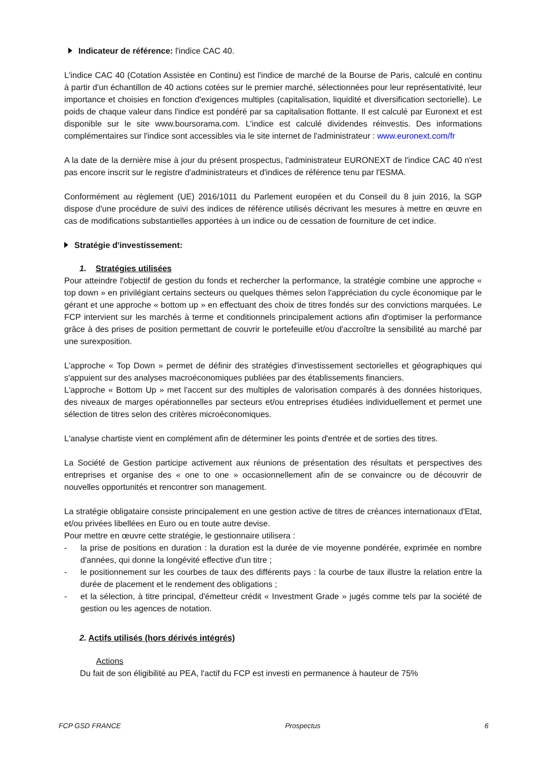Indicateur de référence: l'indice CAC 40.
L'indice CAC 40 (Cotation Assistée en Continu) est l'indice de marché de la Bourse de Paris, calculé en continu à partir d'un échantillon de 40 actions cotées sur le premier marché, sélectionnées pour leur représentativité, leur importance et choisies en fonction d'exigences multiples (capitalisation, liquidité et diversification sectorielle). Le poids de chaque valeur dans l'indice est pondéré par sa capitalisation flottante. Il est calculé par Euronext et est disponible sur le site www.boursorama.com. L'indice est calculé dividendes réinvestis. Des informations complémentaires sur l'indice sont accessibles via le site internet de l'administrateur : www.euronext.com/fr
A la date de la dernière mise à jour du présent prospectus, l'administrateur EURONEXT de l'indice CAC 40 n'est pas encore inscrit sur le registre d'administrateurs et d'indices de référence tenu par l'ESMA.
Conformément au règlement (UE) 2016/1011 du Parlement européen et du Conseil du 8 juin 2016, la SGP dispose d'une procédure de suivi des indices de référence utilisés décrivant les mesures à mettre en œuvre en cas de modifications substantielles apportées à un indice ou de cessation de fourniture de cet indice.
Stratégie d'investissement:
1. Stratégies utilisées
Pour atteindre l'objectif de gestion du fonds et rechercher la performance, la stratégie combine une approche « top down » en privilégiant certains secteurs ou quelques thèmes selon l'appréciation du cycle économique par le gérant et une approche « bottom up » en effectuant des choix de titres fondés sur des convictions marquées. Le FCP intervient sur les marchés à terme et conditionnels principalement actions afin d'optimiser la performance grâce à des prises de position permettant de couvrir le portefeuille et/ou d'accroître la sensibilité au marché par une surexposition.
L'approche « Top Down » permet de définir des stratégies d'investissement sectorielles et géographiques qui s'appuient sur des analyses macroéconomiques publiées par des établissements financiers.
L'approche « Bottom Up » met l'accent sur des multiples de valorisation comparés à des données historiques, des niveaux de marges opérationnelles par secteurs et/ou entreprises étudiées individuellement et permet une sélection de titres selon des critères microéconomiques.
L'analyse chartiste vient en complément afin de déterminer les points d'entrée et de sorties des titres.
La Société de Gestion participe activement aux réunions de présentation des résultats et perspectives des entreprises et organise des « one to one » occasionnellement afin de se convaincre ou de découvrir de nouvelles opportunités et rencontrer son management.
La stratégie obligataire consiste principalement en une gestion active de titres de créances internationaux d'Etat, et/ou privées libellées en Euro ou en toute autre devise.
Pour mettre en œuvre cette stratégie, le gestionnaire utilisera :
- la prise de positions en duration : la duration est la durée de vie moyenne pondérée, exprimée en nombre d'années, qui donne la longévité effective d'un titre ;
- le positionnement sur les courbes de taux des différents pays : la courbe de taux illustre la relation entre la durée de placement et le rendement des obligations ;
- et la sélection, à titre principal, d'émetteur crédit « Investment Grade » jugés comme tels par la société de gestion ou les agences de notation.
2. Actifs utilisés (hors dérivés intégrés)
Actions
Du fait de son éligibilité au PEA, l'actif du FCP est investi en permanence à hauteur de 75%
FCP GSD FRANCE Prospectus 6